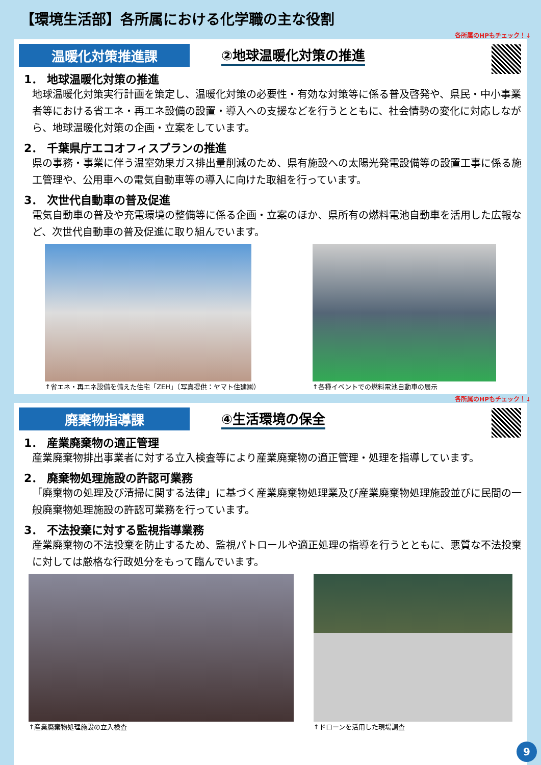【環境生活部】各所属における化学職の主な役割
各所属のHPもチェック！↓
温暖化対策推進課
②地球温暖化対策の推進
1． 地球温暖化対策の推進
地球温暖化対策実行計画を策定し、温暖化対策の必要性・有効な対策等に係る普及啓発や、県民・中小事業者等における省エネ・再エネ設備の設置・導入への支援などを行うとともに、社会情勢の変化に対応しながら、地球温暖化対策の企画・立案をしています。
2． 千葉県庁エコオフィスプランの推進
県の事務・事業に伴う温室効果ガス排出量削減のため、県有施設への太陽光発電設備等の設置工事に係る施工管理や、公用車への電気自動車等の導入に向けた取組を行っています。
3． 次世代自動車の普及促進
電気自動車の普及や充電環境の整備等に係る企画・立案のほか、県所有の燃料電池自動車を活用した広報など、次世代自動車の普及促進に取り組んでいます。
↑省エネ・再エネ設備を備えた住宅「ZEH」（写真提供：ヤマト住建㈱）
↑各種イベントでの燃料電池自動車の展示
各所属のHPもチェック！↓
廃棄物指導課
④生活環境の保全
1． 産業廃棄物の適正管理
産業廃棄物排出事業者に対する立入検査等により産業廃棄物の適正管理・処理を指導しています。
2． 廃棄物処理施設の許認可業務
「廃棄物の処理及び清掃に関する法律」に基づく産業廃棄物処理業及び産業廃棄物処理施設並びに民間の一般廃棄物処理施設の許認可業務を行っています。
3． 不法投棄に対する監視指導業務
産業廃棄物の不法投棄を防止するため、監視パトロールや適正処理の指導を行うとともに、悪質な不法投棄に対しては厳格な行政処分をもって臨んでいます。
↑産業廃棄物処理施設の立入検査 ↑ドローンを活用した現場調査
9